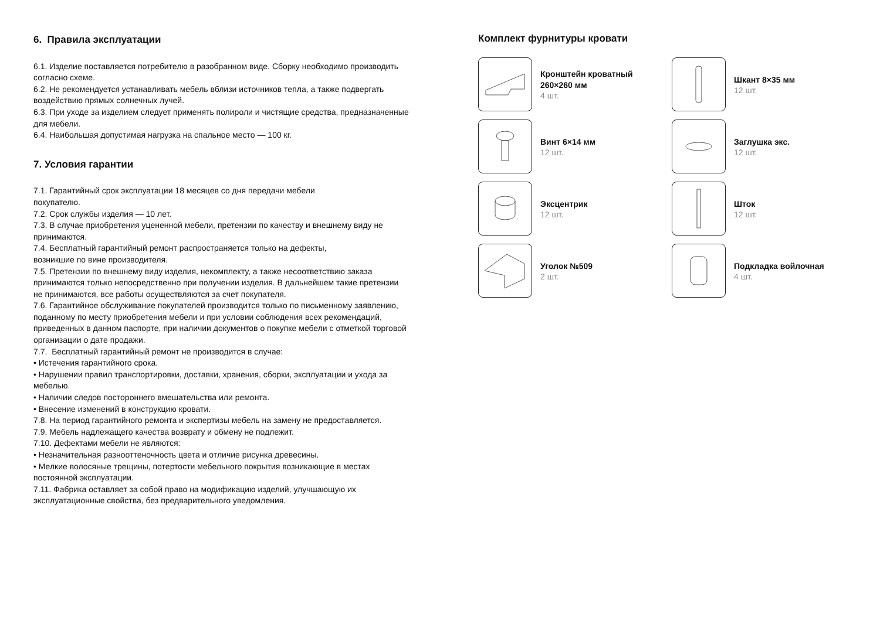6. Правила эксплуатации
6.1. Изделие поставляется потребителю в разобранном виде. Сборку необходимо производить согласно схеме.
6.2. Не рекомендуется устанавливать мебель вблизи источников тепла, а также подвергать воздействию прямых солнечных лучей.
6.3. При уходе за изделием следует применять полироли и чистящие средства, предназначенные для мебели.
6.4. Наибольшая допустимая нагрузка на спальное место — 100 кг.
7. Условия гарантии
7.1. Гарантийный срок эксплуатации 18 месяцев со дня передачи мебели
покупателю.
7.2. Срок службы изделия — 10 лет.
7.3. В случае приобретения уцененной мебели, претензии по качеству и внешнему виду не принимаются.
7.4. Бесплатный гарантийный ремонт распространяется только на дефекты,
возникшие по вине производителя.
7.5. Претензии по внешнему виду изделия, некомплекту, а также несоответствию заказа принимаются только непосредственно при получении изделия. В дальнейшем такие претензии не принимаются, все работы осуществляются за счет покупателя.
7.6. Гарантийное обслуживание покупателей производится только по письменному заявлению, поданному по месту приобретения мебели и при условии соблюдения всех рекомендаций, приведенных в данном паспорте, при наличии документов о покупке мебели с отметкой торговой организации о дате продажи.
7.7. Бесплатный гарантийный ремонт не производится в случае:
• Истечения гарантийного срока.
• Нарушении правил транспортировки, доставки, хранения, сборки, эксплуатации и ухода за мебелью.
• Наличии следов постороннего вмешательства или ремонта.
• Внесение изменений в конструкцию кровати.
7.8. На период гарантийного ремонта и экспертизы мебель на замену не предоставляется.
7.9. Мебель надлежащего качества возврату и обмену не подлежит.
7.10. Дефектами мебели не являются:
• Незначительная разнооттеночность цвета и отличие рисунка древесины.
• Мелкие волосяные трещины, потертости мебельного покрытия возникающие в местах постоянной эксплуатации.
7.11. Фабрика оставляет за собой право на модификацию изделий, улучшающую их эксплуатационные свойства, без предварительного уведомления.
Комплект фурнитуры кровати
Кронштейн кроватный
260×260 мм
4 шт.
Шкант 8×35 мм
12 шт.
Винт 6×14 мм
12 шт.
Заглушка экс.
12 шт.
Эксцентрик
12 шт.
Шток
12 шт.
Уголок №509
2 шт.
Подкладка войлочная
4 шт.